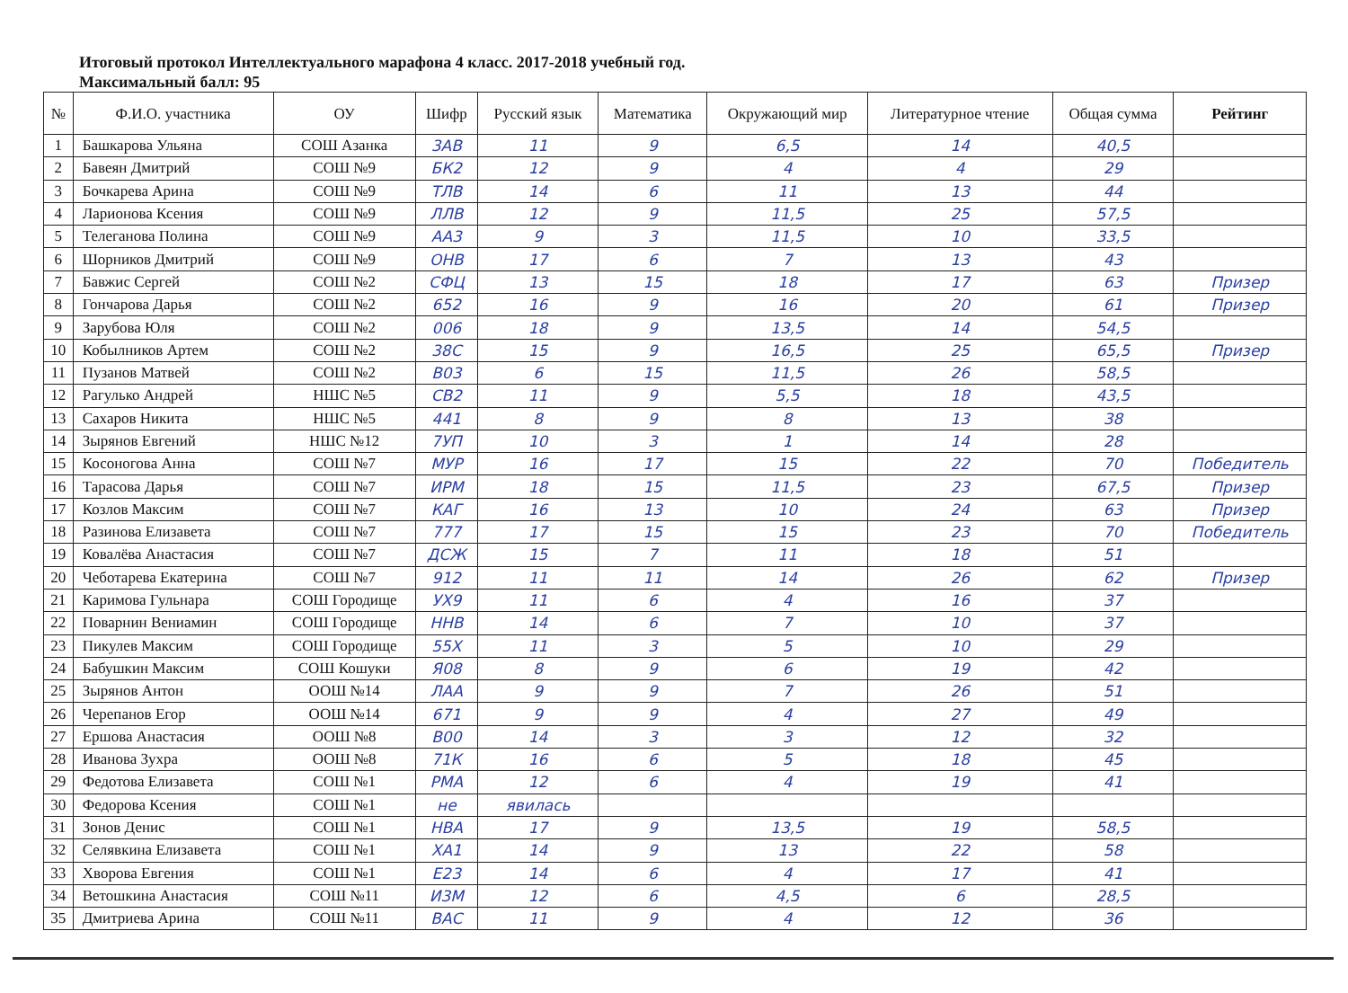Итоговый протокол Интеллектуального марафона 4 класс. 2017-2018 учебный год.
Максимальный балл: 95
| № | Ф.И.О. участника | ОУ | Шифр | Русский язык | Математика | Окружающий мир | Литературное чтение | Общая сумма | Рейтинг |
| --- | --- | --- | --- | --- | --- | --- | --- | --- | --- |
| 1 | Башкарова Ульяна | СОШ Азанка | 3АВ | 11 | 9 | 6,5 | 14 | 40,5 | |
| 2 | Бавеян Дмитрий | СОШ №9 | БК2 | 12 | 9 | 4 | 4 | 29 | |
| 3 | Бочкарева Арина | СОШ №9 | ТЛВ | 14 | 6 | 11 | 13 | 44 | |
| 4 | Ларионова Ксения | СОШ №9 | ЛЛВ | 12 | 9 | 11,5 | 25 | 57,5 | |
| 5 | Телеганова Полина | СОШ №9 | АА3 | 9 | 3 | 11,5 | 10 | 33,5 | |
| 6 | Шорников Дмитрий | СОШ №9 | ОНВ | 17 | 6 | 7 | 13 | 43 | |
| 7 | Бавжис Сергей | СОШ №2 | СФЦ | 13 | 15 | 18 | 17 | 63 | Призер |
| 8 | Гончарова Дарья | СОШ №2 | 652 | 16 | 9 | 16 | 20 | 61 | Призер |
| 9 | Зарубова Юля | СОШ №2 | 006 | 18 | 9 | 13,5 | 14 | 54,5 | |
| 10 | Кобылников Артем | СОШ №2 | 38С | 15 | 9 | 16,5 | 25 | 65,5 | Призер |
| 11 | Пузанов Матвей | СОШ №2 | В03 | 6 | 15 | 11,5 | 26 | 58,5 | |
| 12 | Рагулько Андрей | НШС №5 | СВ2 | 11 | 9 | 5,5 | 18 | 43,5 | |
| 13 | Сахаров Никита | НШС №5 | 441 | 8 | 9 | 8 | 13 | 38 | |
| 14 | Зырянов Евгений | НШС №12 | 7УП | 10 | 3 | 1 | 14 | 28 | |
| 15 | Косоногова Анна | СОШ №7 | МУР | 16 | 17 | 15 | 22 | 70 | Победитель |
| 16 | Тарасова Дарья | СОШ №7 | ИРМ | 18 | 15 | 11,5 | 23 | 67,5 | Призер |
| 17 | Козлов Максим | СОШ №7 | КАГ | 16 | 13 | 10 | 24 | 63 | Призер |
| 18 | Разинова Елизавета | СОШ №7 | 777 | 17 | 15 | 15 | 23 | 70 | Победитель |
| 19 | Ковалёва Анастасия | СОШ №7 | ДСЖ | 15 | 7 | 11 | 18 | 51 | |
| 20 | Чеботарева Екатерина | СОШ №7 | 912 | 11 | 11 | 14 | 26 | 62 | Призер |
| 21 | Каримова Гульнара | СОШ Городище | УХ9 | 11 | 6 | 4 | 16 | 37 | |
| 22 | Поварнин Вениамин | СОШ Городище | ННВ | 14 | 6 | 7 | 10 | 37 | |
| 23 | Пикулев Максим | СОШ Городище | 55Х | 11 | 3 | 5 | 10 | 29 | |
| 24 | Бабушкин Максим | СОШ Кошуки | Я08 | 8 | 9 | 6 | 19 | 42 | |
| 25 | Зырянов Антон | ООШ №14 | ЛАА | 9 | 9 | 7 | 26 | 51 | |
| 26 | Черепанов Егор | ООШ №14 | 671 | 9 | 9 | 4 | 27 | 49 | |
| 27 | Ершова Анастасия | ООШ №8 | В00 | 14 | 3 | 3 | 12 | 32 | |
| 28 | Иванова Зухра | ООШ №8 | 71К | 16 | 6 | 5 | 18 | 45 | |
| 29 | Федотова Елизавета | СОШ №1 | РМА | 12 | 6 | 4 | 19 | 41 | |
| 30 | Федорова Ксения | СОШ №1 | не | явилась | | | | | |
| 31 | Зонов Денис | СОШ №1 | НВА | 17 | 9 | 13,5 | 19 | 58,5 | |
| 32 | Селявкина Елизавета | СОШ №1 | ХА1 | 14 | 9 | 13 | 22 | 58 | |
| 33 | Хворова Евгения | СОШ №1 | Е23 | 14 | 6 | 4 | 17 | 41 | |
| 34 | Ветошкина Анастасия | СОШ №11 | И3М | 12 | 6 | 4,5 | 6 | 28,5 | |
| 35 | Дмитриева Арина | СОШ №11 | ВАС | 11 | 9 | 4 | 12 | 36 | |